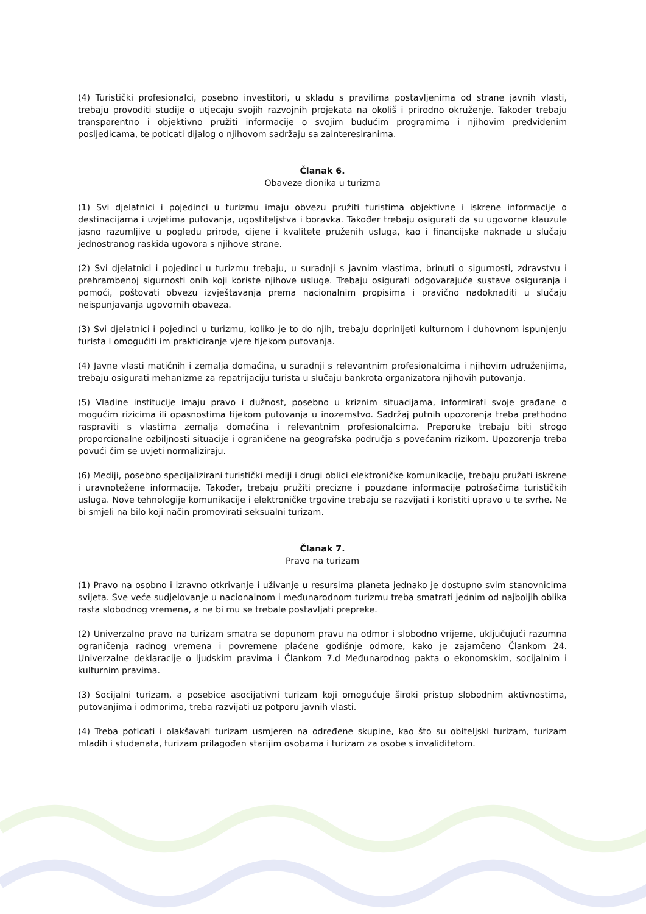(4) Turistički profesionalci, posebno investitori, u skladu s pravilima postavljenima od strane javnih vlasti, trebaju provoditi studije o utjecaju svojih razvojnih projekata na okoliš i prirodno okruženje. Također trebaju transparentno i objektivno pružiti informacije o svojim budućim programima i njihovim predviđenim posljedicama, te poticati dijalog o njihovom sadržaju sa zainteresiranima.
Članak 6.
Obaveze dionika u turizma
(1) Svi djelatnici i pojedinci u turizmu imaju obvezu pružiti turistima objektivne i iskrene informacije o destinacijama i uvjetima putovanja, ugostiteljstva i boravka. Također trebaju osigurati da su ugovorne klauzule jasno razumljive u pogledu prirode, cijene i kvalitete pruženih usluga, kao i financijske naknade u slučaju jednostranog raskida ugovora s njihove strane.
(2) Svi djelatnici i pojedinci u turizmu trebaju, u suradnji s javnim vlastima, brinuti o sigurnosti, zdravstvu i prehrambenoj sigurnosti onih koji koriste njihove usluge. Trebaju osigurati odgovarajuće sustave osiguranja i pomoći, poštovati obvezu izvještavanja prema nacionalnim propisima i pravično nadoknaditi u slučaju neispunjavanja ugovornih obaveza.
(3) Svi djelatnici i pojedinci u turizmu, koliko je to do njih, trebaju doprinijeti kulturnom i duhovnom ispunjenju turista i omogućiti im prakticiranje vjere tijekom putovanja.
(4) Javne vlasti matičnih i zemalja domaćina, u suradnji s relevantnim profesionalcima i njihovim udruženjima, trebaju osigurati mehanizme za repatrijaciju turista u slučaju bankrota organizatora njihovih putovanja.
(5) Vladine institucije imaju pravo i dužnost, posebno u kriznim situacijama, informirati svoje građane o mogućim rizicima ili opasnostima tijekom putovanja u inozemstvo. Sadržaj putnih upozorenja treba prethodno raspraviti s vlastima zemalja domaćina i relevantnim profesionalcima. Preporuke trebaju biti strogo proporcionalne ozbiljnosti situacije i ograničene na geografska područja s povećanim rizikom. Upozorenja treba povući čim se uvjeti normaliziraju.
(6) Mediji, posebno specijalizirani turistički mediji i drugi oblici elektroničke komunikacije, trebaju pružati iskrene i uravnotežene informacije. Također, trebaju pružiti precizne i pouzdane informacije potrošačima turističkih usluga. Nove tehnologije komunikacije i elektroničke trgovine trebaju se razvijati i koristiti upravo u te svrhe. Ne bi smjeli na bilo koji način promovirati seksualni turizam.
Članak 7.
Pravo na turizam
(1) Pravo na osobno i izravno otkrivanje i uživanje u resursima planeta jednako je dostupno svim stanovnicima svijeta. Sve veće sudjelovanje u nacionalnom i međunarodnom turizmu treba smatrati jednim od najboljih oblika rasta slobodnog vremena, a ne bi mu se trebale postavljati prepreke.
(2) Univerzalno pravo na turizam smatra se dopunom pravu na odmor i slobodno vrijeme, uključujući razumna ograničenja radnog vremena i povremene plaćene godišnje odmore, kako je zajamčeno Člankom 24. Univerzalne deklaracije o ljudskim pravima i Člankom 7.d Međunarodnog pakta o ekonomskim, socijalnim i kulturnim pravima.
(3) Socijalni turizam, a posebice asocijativni turizam koji omogućuje široki pristup slobodnim aktivnostima, putovanjima i odmorima, treba razvijati uz potporu javnih vlasti.
(4) Treba poticati i olakšavati turizam usmjeren na određene skupine, kao što su obiteljski turizam, turizam mladih i studenata, turizam prilagođen starijim osobama i turizam za osobe s invaliditetom.